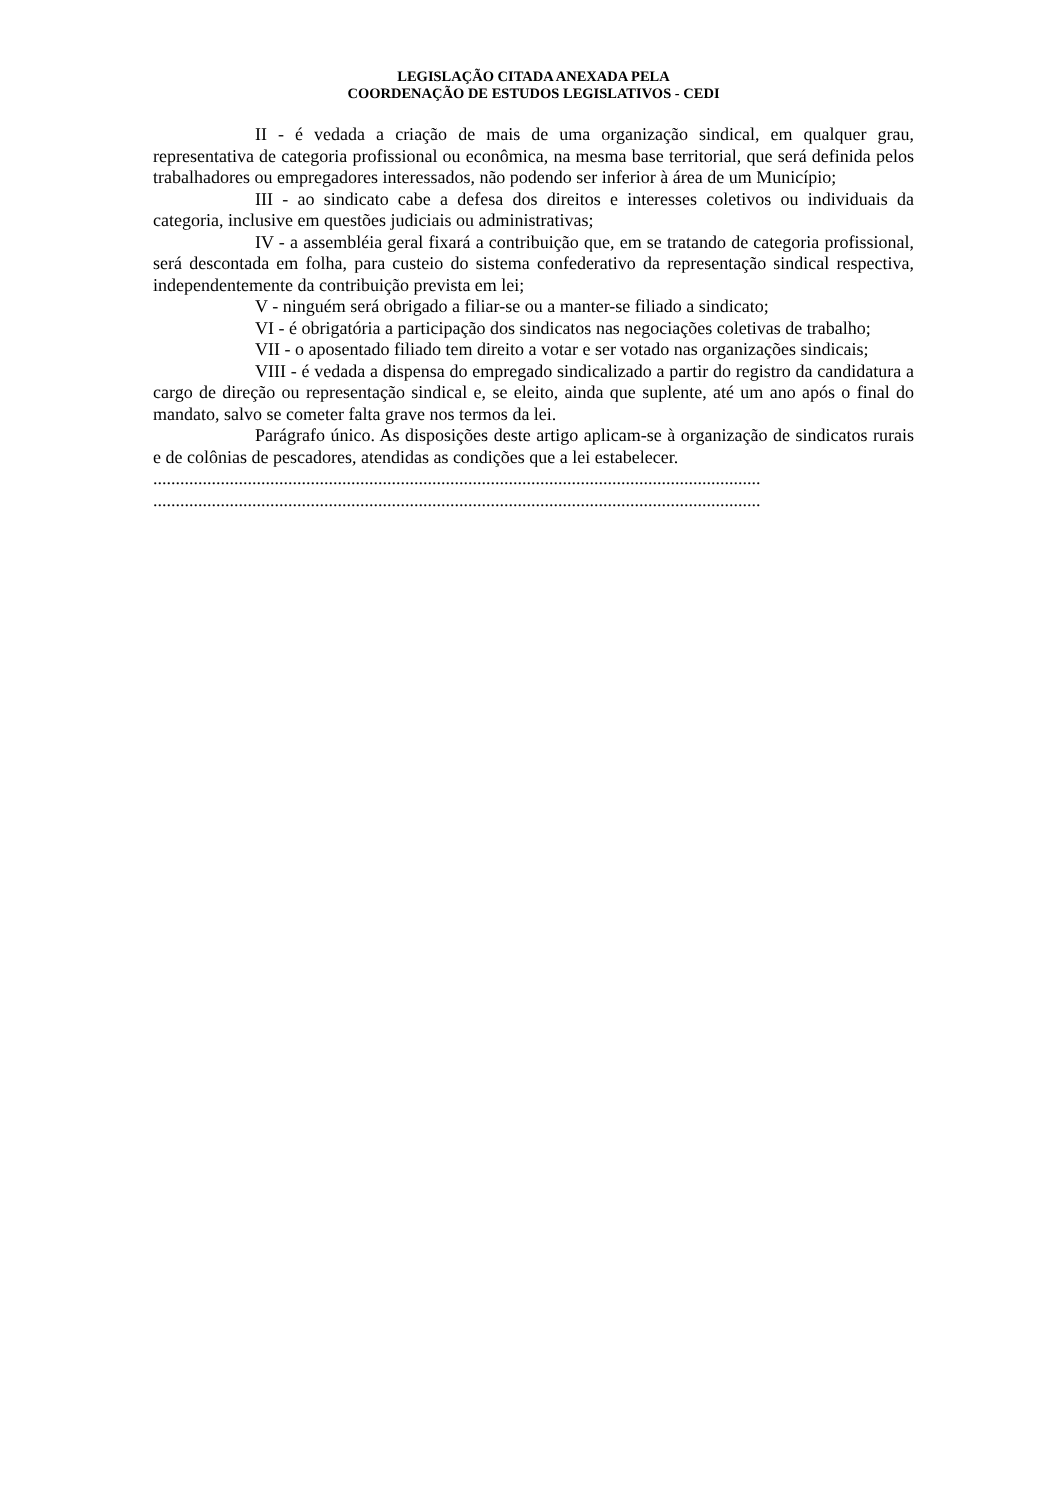LEGISLAÇÃO CITADA ANEXADA PELA
COORDENAÇÃO DE ESTUDOS LEGISLATIVOS - CEDI
II - é vedada a criação de mais de uma organização sindical, em qualquer grau, representativa de categoria profissional ou econômica, na mesma base territorial, que será definida pelos trabalhadores ou empregadores interessados, não podendo ser inferior à área de um Município;
III - ao sindicato cabe a defesa dos direitos e interesses coletivos ou individuais da categoria, inclusive em questões judiciais ou administrativas;
IV - a assembléia geral fixará a contribuição que, em se tratando de categoria profissional, será descontada em folha, para custeio do sistema confederativo da representação sindical respectiva, independentemente da contribuição prevista em lei;
V - ninguém será obrigado a filiar-se ou a manter-se filiado a sindicato;
VI - é obrigatória a participação dos sindicatos nas negociações coletivas de trabalho;
VII - o aposentado filiado tem direito a votar e ser votado nas organizações sindicais;
VIII - é vedada a dispensa do empregado sindicalizado a partir do registro da candidatura a cargo de direção ou representação sindical e, se eleito, ainda que suplente, até um ano após o final do mandato, salvo se cometer falta grave nos termos da lei.
Parágrafo único. As disposições deste artigo aplicam-se à organização de sindicatos rurais e de colônias de pescadores, atendidas as condições que a lei estabelecer.
.......................................................................................................................................
.......................................................................................................................................